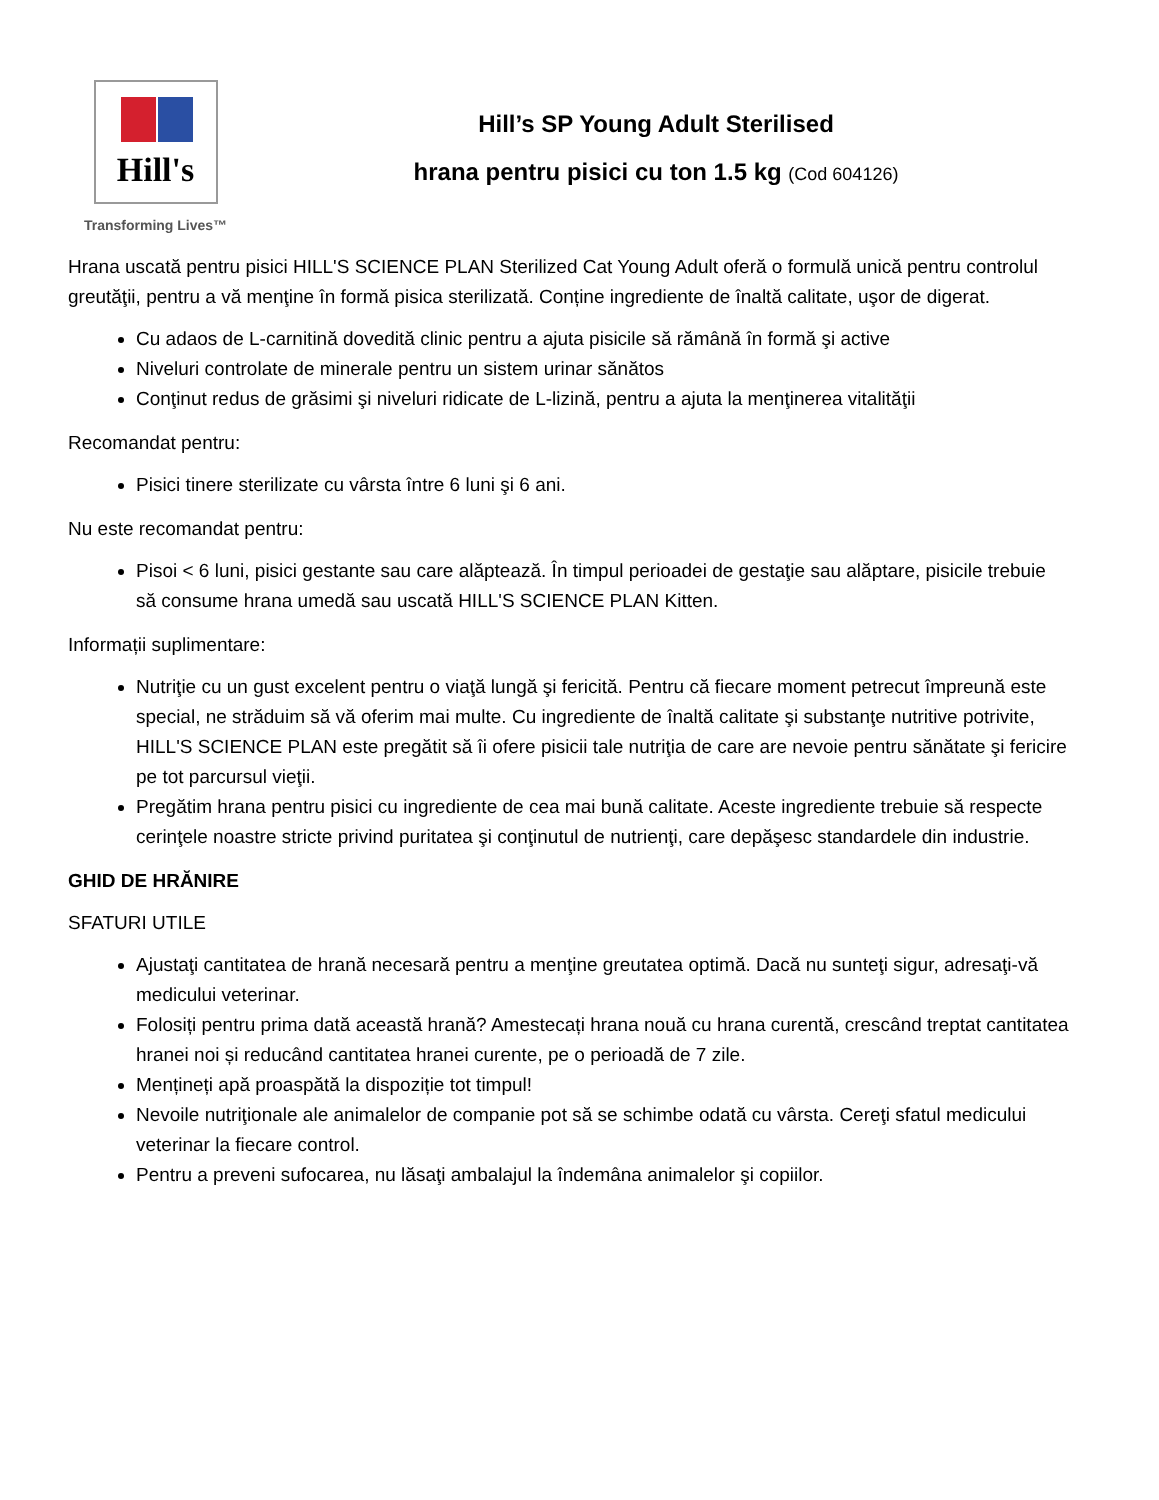Hill's
Transforming Lives™
Hill’s SP Young Adult Sterilised
hrana pentru pisici cu ton 1.5 kg (Cod 604126)
Hrana uscată pentru pisici HILL'S SCIENCE PLAN Sterilized Cat Young Adult oferă o formulă unică pentru controlul greutăţii, pentru a vă menţine în formă pisica sterilizată. Conține ingrediente de înaltă calitate, uşor de digerat.
Cu adaos de L-carnitină dovedită clinic pentru a ajuta pisicile să rămână în formă şi active
Niveluri controlate de minerale pentru un sistem urinar sănătos
Conţinut redus de grăsimi şi niveluri ridicate de L-lizină, pentru a ajuta la menţinerea vitalităţii
Recomandat pentru:
Pisici tinere sterilizate cu vârsta între 6 luni şi 6 ani.
Nu este recomandat pentru:
Pisoi < 6 luni, pisici gestante sau care alăptează. În timpul perioadei de gestaţie sau alăptare, pisicile trebuie să consume hrana umedă sau uscată HILL'S SCIENCE PLAN Kitten.
Informații suplimentare:
Nutriţie cu un gust excelent pentru o viaţă lungă şi fericită. Pentru că fiecare moment petrecut împreună este special, ne străduim să vă oferim mai multe. Cu ingrediente de înaltă calitate şi substanţe nutritive potrivite, HILL'S SCIENCE PLAN este pregătit să îi ofere pisicii tale nutriţia de care are nevoie pentru sănătate şi fericire pe tot parcursul vieţii.
Pregătim hrana pentru pisici cu ingrediente de cea mai bună calitate. Aceste ingrediente trebuie să respecte cerinţele noastre stricte privind puritatea şi conţinutul de nutrienţi, care depăşesc standardele din industrie.
GHID DE HRĂNIRE
SFATURI UTILE
Ajustaţi cantitatea de hrană necesară pentru a menţine greutatea optimă. Dacă nu sunteţi sigur, adresaţi-vă medicului veterinar.
Folosiți pentru prima dată această hrană? Amestecați hrana nouă cu hrana curentă, crescând treptat cantitatea hranei noi și reducând cantitatea hranei curente, pe o perioadă de 7 zile.
Mențineți apă proaspătă la dispoziție tot timpul!
Nevoile nutriţionale ale animalelor de companie pot să se schimbe odată cu vârsta. Cereţi sfatul medicului veterinar la fiecare control.
Pentru a preveni sufocarea, nu lăsaţi ambalajul la îndemâna animalelor şi copiilor.